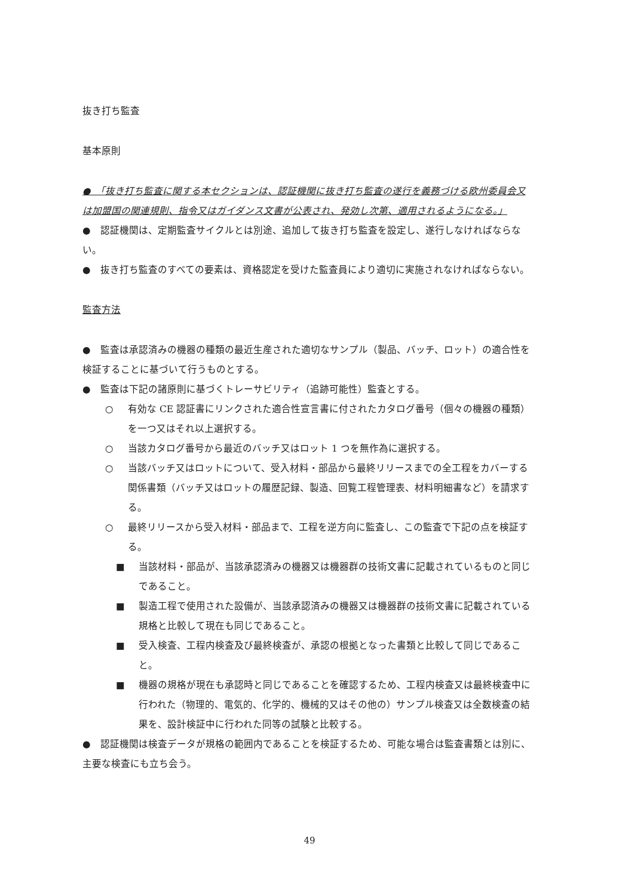抜き打ち監査
基本原則
●　「抜き打ち監査に関する本セクションは、認証機関に抜き打ち監査の遂行を義務づける欧州委員会又は加盟国の関連規則、指令又はガイダンス文書が公表され、発効し次第、適用されるようになる。」
●　認証機関は、定期監査サイクルとは別途、追加して抜き打ち監査を設定し、遂行しなければならない。
●　抜き打ち監査のすべての要素は、資格認定を受けた監査員により適切に実施されなければならない。
監査方法
●　監査は承認済みの機器の種類の最近生産された適切なサンプル（製品、バッチ、ロット）の適合性を検証することに基づいて行うものとする。
●　監査は下記の諸原則に基づくトレーサビリティ（追跡可能性）監査とする。
○ 有効な CE 認証書にリンクされた適合性宣言書に付されたカタログ番号（個々の機器の種類）を一つ又はそれ以上選択する。
○ 当該カタログ番号から最近のバッチ又はロット 1 つを無作為に選択する。
○ 当該バッチ又はロットについて、受入材料・部品から最終リリースまでの全工程をカバーする関係書類（バッチ又はロットの履歴記録、製造、回覧工程管理表、材料明細書など）を請求する。
○ 最終リリースから受入材料・部品まで、工程を逆方向に監査し、この監査で下記の点を検証する。
■ 当該材料・部品が、当該承認済みの機器又は機器群の技術文書に記載されているものと同じであること。
■ 製造工程で使用された設備が、当該承認済みの機器又は機器群の技術文書に記載されている規格と比較して現在も同じであること。
■ 受入検査、工程内検査及び最終検査が、承認の根拠となった書類と比較して同じであること。
■ 機器の規格が現在も承認時と同じであることを確認するため、工程内検査又は最終検査中に行われた（物理的、電気的、化学的、機械的又はその他の）サンプル検査又は全数検査の結果を、設計検証中に行われた同等の試験と比較する。
●　認証機関は検査データが規格の範囲内であることを検証するため、可能な場合は監査書類とは別に、主要な検査にも立ち会う。
49